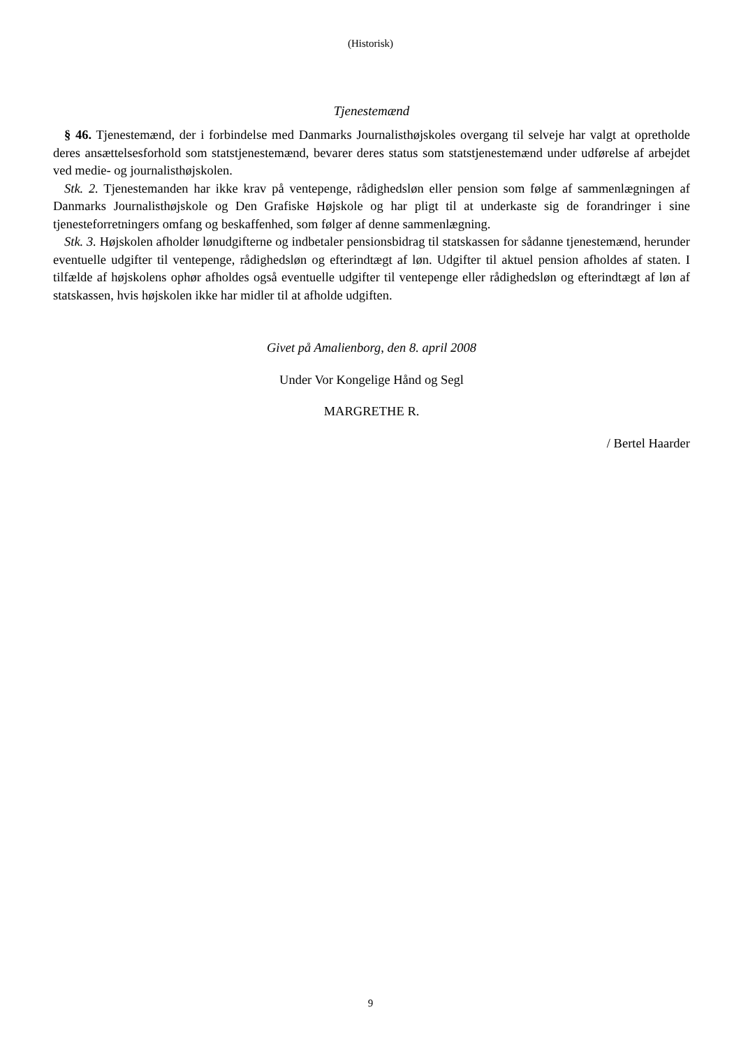(Historisk)
Tjenestemænd
§ 46. Tjenestemænd, der i forbindelse med Danmarks Journalisthøjskoles overgang til selveje har valgt at opretholde deres ansættelsesforhold som statstjenestemænd, bevarer deres status som statstjenestemænd under udførelse af arbejdet ved medie- og journalisthøjskolen.
Stk. 2. Tjenestemanden har ikke krav på ventepenge, rådighedsløn eller pension som følge af sammenlægningen af Danmarks Journalisthøjskole og Den Grafiske Højskole og har pligt til at underkaste sig de forandringer i sine tjenesteforretningers omfang og beskaffenhed, som følger af denne sammenlægning.
Stk. 3. Højskolen afholder lønudgifterne og indbetaler pensionsbidrag til statskassen for sådanne tjenestemænd, herunder eventuelle udgifter til ventepenge, rådighedsløn og efterindtægt af løn. Udgifter til aktuel pension afholdes af staten. I tilfælde af højskolens ophør afholdes også eventuelle udgifter til ventepenge eller rådighedsløn og efterindtægt af løn af statskassen, hvis højskolen ikke har midler til at afholde udgiften.
Givet på Amalienborg, den 8. april 2008
Under Vor Kongelige Hånd og Segl
MARGRETHE R.
/ Bertel Haarder
9